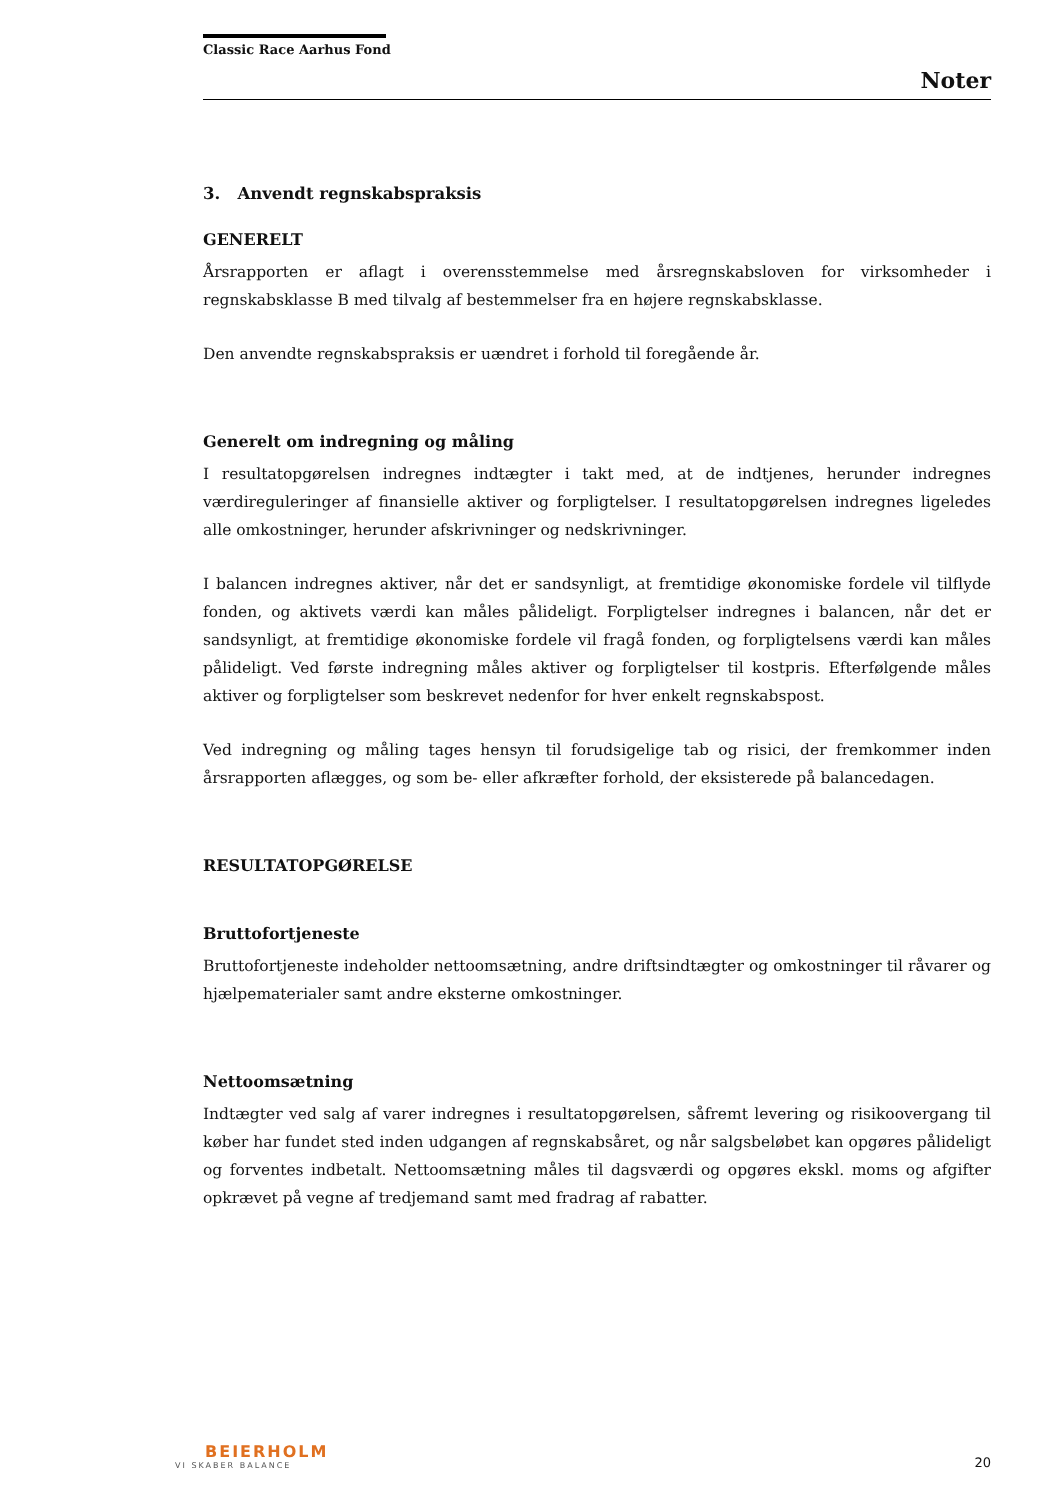Classic Race Aarhus Fond
Noter
3. Anvendt regnskabspraksis
GENERELT
Årsrapporten er aflagt i overensstemmelse med årsregnskabsloven for virksomheder i regnskabsklasse B med tilvalg af bestemmelser fra en højere regnskabsklasse.
Den anvendte regnskabspraksis er uændret i forhold til foregående år.
Generelt om indregning og måling
I resultatopgørelsen indregnes indtægter i takt med, at de indtjenes, herunder indregnes værdireguleringer af finansielle aktiver og forpligtelser. I resultatopgørelsen indregnes ligeledes alle omkostninger, herunder afskrivninger og nedskrivninger.
I balancen indregnes aktiver, når det er sandsynligt, at fremtidige økonomiske fordele vil tilflyde fonden, og aktivets værdi kan måles pålideligt. Forpligtelser indregnes i balancen, når det er sandsynligt, at fremtidige økonomiske fordele vil fragå fonden, og forpligtelsens værdi kan måles pålideligt. Ved første indregning måles aktiver og forpligtelser til kostpris. Efterfølgende måles aktiver og forpligtelser som beskrevet nedenfor for hver enkelt regnskabspost.
Ved indregning og måling tages hensyn til forudsigelige tab og risici, der fremkommer inden årsrapporten aflægges, og som be- eller afkræfter forhold, der eksisterede på balancedagen.
RESULTATOPGØRELSE
Bruttofortjeneste
Bruttofortjeneste indeholder nettoomsætning, andre driftsindtægter og omkostninger til råvarer og hjælpematerialer samt andre eksterne omkostninger.
Nettoomsætning
Indtægter ved salg af varer indregnes i resultatopgørelsen, såfremt levering og risikoovergang til køber har fundet sted inden udgangen af regnskabsåret, og når salgsbeløbet kan opgøres pålideligt og forventes indbetalt. Nettoomsætning måles til dagsværdi og opgøres ekskl. moms og afgifter opkrævet på vegne af tredjemand samt med fradrag af rabatter.
BEIERHOLM
VI SKABER BALANCE
20